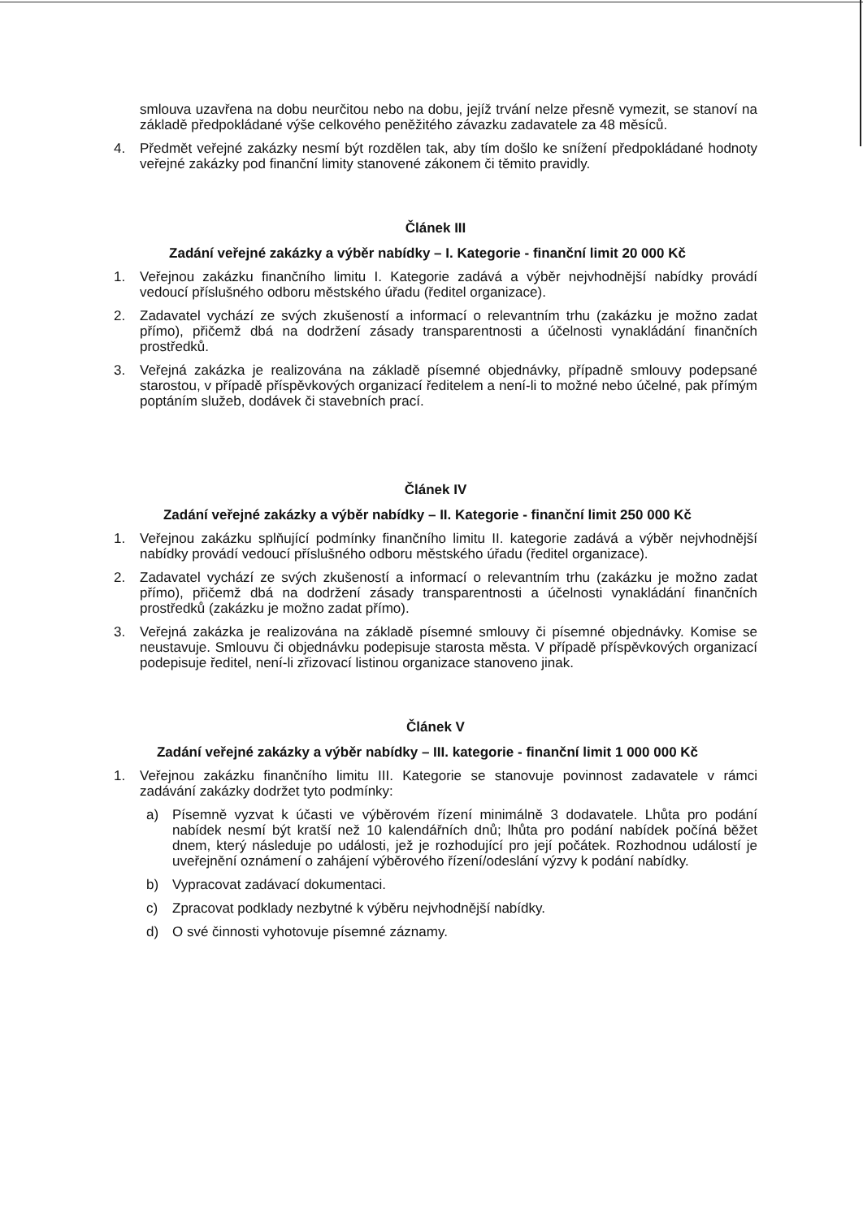smlouva uzavřena na dobu neurčitou nebo na dobu, jejíž trvání nelze přesně vymezit, se stanoví na základě předpokládané výše celkového peněžitého závazku zadavatele za 48 měsíců.
4. Předmět veřejné zakázky nesmí být rozdělen tak, aby tím došlo ke snížení předpokládané hodnoty veřejné zakázky pod finanční limity stanovené zákonem či těmito pravidly.
Článek III
Zadání veřejné zakázky a výběr nabídky – I. Kategorie - finanční limit 20 000 Kč
1. Veřejnou zakázku finančního limitu I. Kategorie zadává a výběr nejvhodnější nabídky provádí vedoucí příslušného odboru městského úřadu (ředitel organizace).
2. Zadavatel vychází ze svých zkušeností a informací o relevantním trhu (zakázku je možno zadat přímo), přičemž dbá na dodržení zásady transparentnosti a účelnosti vynakládání finančních prostředků.
3. Veřejná zakázka je realizována na základě písemné objednávky, případně smlouvy podepsané starostou, v případě příspěvkových organizací ředitelem a není-li to možné nebo účelné, pak přímým poptáním služeb, dodávek či stavebních prací.
Článek IV
Zadání veřejné zakázky a výběr nabídky – II. Kategorie - finanční limit 250 000 Kč
1. Veřejnou zakázku splňující podmínky finančního limitu II. kategorie zadává a výběr nejvhodnější nabídky provádí vedoucí příslušného odboru městského úřadu (ředitel organizace).
2. Zadavatel vychází ze svých zkušeností a informací o relevantním trhu (zakázku je možno zadat přímo), přičemž dbá na dodržení zásady transparentnosti a účelnosti vynakládání finančních prostředků (zakázku je možno zadat přímo).
3. Veřejná zakázka je realizována na základě písemné smlouvy či písemné objednávky. Komise se neustavuje. Smlouvu či objednávku podepisuje starosta města. V případě příspěvkových organizací podepisuje ředitel, není-li zřizovací listinou organizace stanoveno jinak.
Článek V
Zadání veřejné zakázky a výběr nabídky – III. kategorie - finanční limit 1 000 000 Kč
1. Veřejnou zakázku finančního limitu III. Kategorie se stanovuje povinnost zadavatele v rámci zadávání zakázky dodržet tyto podmínky:
a) Písemně vyzvat k účasti ve výběrovém řízení minimálně 3 dodavatele. Lhůta pro podání nabídek nesmí být kratší než 10 kalendářních dnů; lhůta pro podání nabídek počíná běžet dnem, který následuje po události, jež je rozhodující pro její počátek. Rozhodnou událostí je uveřejnění oznámení o zahájení výběrového řízení/odeslání výzvy k podání nabídky.
b) Vypracovat zadávací dokumentaci.
c) Zpracovat podklady nezbytné k výběru nejvhodnější nabídky.
d) O své činnosti vyhotovuje písemné záznamy.